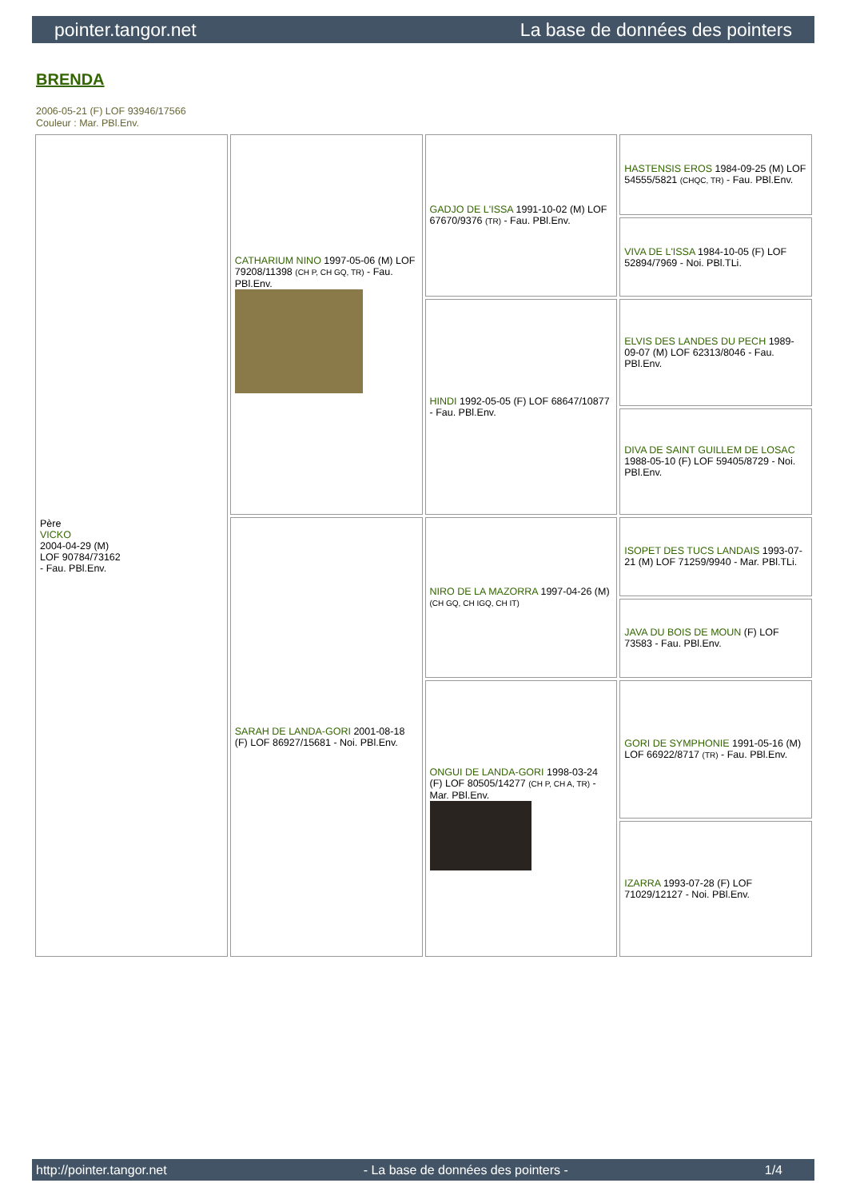pointer.tangor.net La base de données des pointers
BRENDA
2006-05-21 (F) LOF 93946/17566
Couleur : Mar. PBl.Env.
| Père VICKO 2004-04-29 (M) LOF 90784/73162 - Fau. PBl.Env. | CATHARIUM NINO 1997-05-06 (M) LOF 79208/11398 (CH P, CH GQ, TR) - Fau. PBl.Env. | GADJO DE L'ISSA 1991-10-02 (M) LOF 67670/9376 (TR) - Fau. PBl.Env. | HASTENSIS EROS 1984-09-25 (M) LOF 54555/5821 (CHQC, TR) - Fau. PBl.Env. |
| | | | VIVA DE L'ISSA 1984-10-05 (F) LOF 52894/7969 - Noi. PBl.TLi. |
| | | HINDI 1992-05-05 (F) LOF 68647/10877 - Fau. PBl.Env. | ELVIS DES LANDES DU PECH 1989-09-07 (M) LOF 62313/8046 - Fau. PBl.Env. |
| | | | DIVA DE SAINT GUILLEM DE LOSAC 1988-05-10 (F) LOF 59405/8729 - Noi. PBl.Env. |
| | SARAH DE LANDA-GORI 2001-08-18 (F) LOF 86927/15681 - Noi. PBl.Env. | NIRO DE LA MAZORRA 1997-04-26 (M) (CH GQ, CH IGQ, CH IT) | ISOPET DES TUCS LANDAIS 1993-07-21 (M) LOF 71259/9940 - Mar. PBl.TLi. |
| | | | JAVA DU BOIS DE MOUN (F) LOF 73583 - Fau. PBl.Env. |
| | | ONGUI DE LANDA-GORI 1998-03-24 (F) LOF 80505/14277 (CH P, CH A, TR) - Mar. PBl.Env. | GORI DE SYMPHONIE 1991-05-16 (M) LOF 66922/8717 (TR) - Fau. PBl.Env. |
| | | | IZARRA 1993-07-28 (F) LOF 71029/12127 - Noi. PBl.Env. |
http://pointer.tangor.net - La base de données des pointers - 1/4